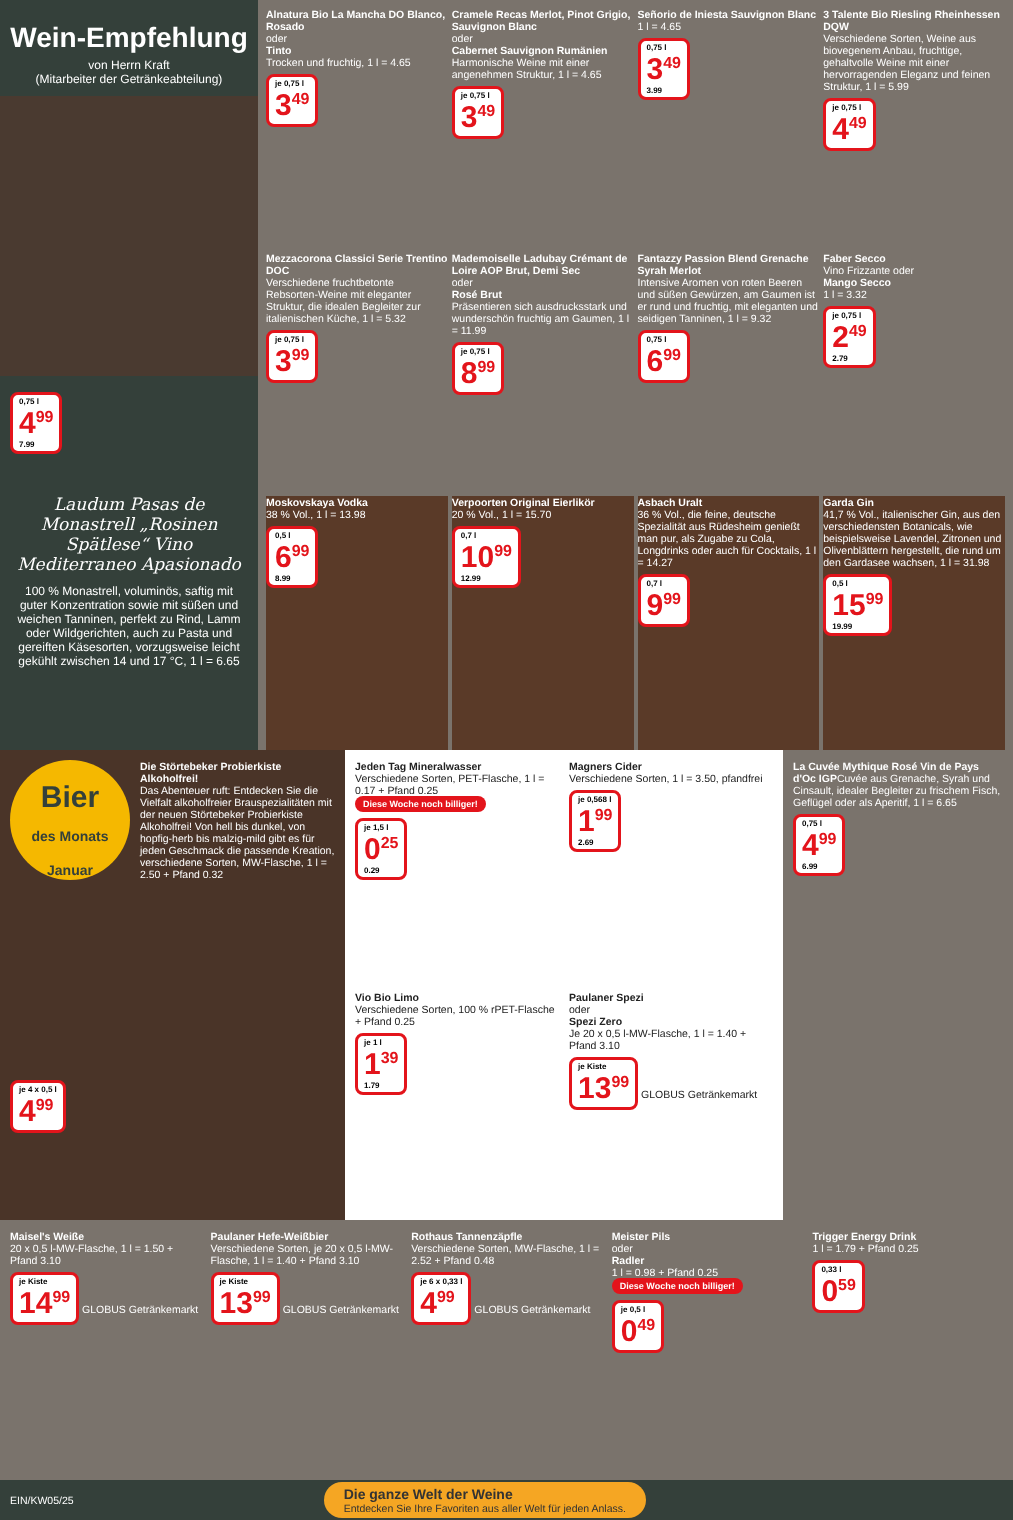Wein-Empfehlung
von Herrn Kraft
(Mitarbeiter der Getränkeabteilung)
0,75 l 4<sup>99</sup> 7.99
Laudum Pasas de Monastrell „Rosinen Spätlese“ Vino Mediterraneo Apasionado
100 % Monastrell, voluminös, saftig mit guter Konzentration sowie mit süßen und weichen Tanninen, perfekt zu Rind, Lamm oder Wildgerichten, auch zu Pasta und gereiften Käsesorten, vorzugsweise leicht gekühlt zwischen 14 und 17 °C, 1 l = 6.65
Alnatura Bio La Mancha DO Blanco, Rosado
oder
Tinto
Trocken und fruchtig, 1 l = 4.65
je 0,75 l 3<sup>49</sup>
Cramele Recas Merlot, Pinot Grigio, Sauvignon Blanc
oder
Cabernet Sauvignon Rumänien
Harmonische Weine mit einer angenehmen Struktur, 1 l = 4.65
je 0,75 l 3<sup>49</sup>
Señorio de Iniesta Sauvignon Blanc
1 l = 4.65
0,75 l 3<sup>49</sup> 3.99
3 Talente Bio Riesling Rheinhessen DQW
Verschiedene Sorten, Weine aus biovegenem Anbau, fruchtige, gehaltvolle Weine mit einer hervorragenden Eleganz und feinen Struktur, 1 l = 5.99
je 0,75 l 4<sup>49</sup>
Mezzacorona Classici Serie Trentino DOC
Verschiedene fruchtbetonte Rebsorten-Weine mit eleganter Struktur, die idealen Begleiter zur italienischen Küche, 1 l = 5.32
je 0,75 l 3<sup>99</sup>
Mademoiselle Ladubay Crémant de Loire AOP Brut, Demi Sec
oder
Rosé Brut
Präsentieren sich ausdrucksstark und wunderschön fruchtig am Gaumen, 1 l = 11.99
je 0,75 l 8<sup>99</sup>
Fantazzy Passion Blend Grenache Syrah Merlot
Intensive Aromen von roten Beeren und süßen Gewürzen, am Gaumen ist er rund und fruchtig, mit eleganten und seidigen Tanninen, 1 l = 9.32
0,75 l 6<sup>99</sup>
Faber Secco
Vino Frizzante oder
Mango Secco
1 l = 3.32
je 0,75 l 2<sup>49</sup> 2.79
Moskovskaya Vodka
38 % Vol., 1 l = 13.98
0,5 l 6<sup>99</sup> 8.99
Verpoorten Original Eierlikör
20 % Vol., 1 l = 15.70
0,7 l 10<sup>99</sup> 12.99
Asbach Uralt
36 % Vol., die feine, deutsche Spezialität aus Rüdesheim genießt man pur, als Zugabe zu Cola, Longdrinks oder auch für Cocktails, 1 l = 14.27
0,7 l 9<sup>99</sup>
Garda Gin
41,7 % Vol., italienischer Gin, aus den verschiedensten Botanicals, wie beispielsweise Lavendel, Zitronen und Olivenblättern hergestellt, die rund um den Gardasee wachsen, 1 l = 31.98
0,5 l 15<sup>99</sup> 19.99
Bier
des Monats
Januar
Die Störtebeker Probierkiste Alkoholfrei!
Das Abenteuer ruft: Entdecken Sie die Vielfalt alkoholfreier Brauspezialitäten mit der neuen Störtebeker Probierkiste Alkoholfrei! Von hell bis dunkel, von hopfig-herb bis malzig-mild gibt es für jeden Geschmack die passende Kreation, verschiedene Sorten, MW-Flasche, 1 l = 2.50 + Pfand 0.32
je 4 x 0,5 l 4<sup>99</sup>
Jeden Tag Mineralwasser
Verschiedene Sorten, PET-Flasche, 1 l = 0.17 + Pfand 0.25
Diese Woche noch billiger!
je 1,5 l 0<sup>25</sup> 0.29
Magners Cider
Verschiedene Sorten, 1 l = 3.50, pfandfrei
je 0,568 l 1<sup>99</sup> 2.69
Vio Bio Limo
Verschiedene Sorten, 100 % rPET-Flasche + Pfand 0.25
je 1 l 1<sup>39</sup> 1.79
Paulaner Spezi
oder
Spezi Zero
Je 20 x 0,5 l-MW-Flasche, 1 l = 1.40 + Pfand 3.10
je Kiste 13<sup>99</sup>
GLOBUS Getränkemarkt
La Cuvée Mythique Rosé Vin de Pays d'Oc IGPCuvée aus Grenache, Syrah und Cinsault, idealer Begleiter zu frischem Fisch, Geflügel oder als Aperitif, 1 l = 6.65
0,75 l 4<sup>99</sup> 6.99
Maisel's Weiße
20 x 0,5 l-MW-Flasche, 1 l = 1.50 + Pfand 3.10
je Kiste 14<sup>99</sup>
GLOBUS Getränkemarkt
Paulaner Hefe-Weißbier
Verschiedene Sorten, je 20 x 0,5 l-MW-Flasche, 1 l = 1.40 + Pfand 3.10
je Kiste 13<sup>99</sup>
GLOBUS Getränkemarkt
Rothaus Tannenzäpfle
Verschiedene Sorten, MW-Flasche, 1 l = 2.52 + Pfand 0.48
je 6 x 0,33 l 4<sup>99</sup>
GLOBUS Getränkemarkt
Meister Pils
oder
Radler
1 l = 0.98 + Pfand 0.25
Diese Woche noch billiger!
je 0,5 l 0<sup>49</sup>
Trigger Energy Drink
1 l = 1.79 + Pfand 0.25
0,33 l 0<sup>59</sup>
EIN/KW05/25
Die ganze Welt der Weine
Entdecken Sie Ihre Favoriten aus aller Welt für jeden Anlass.